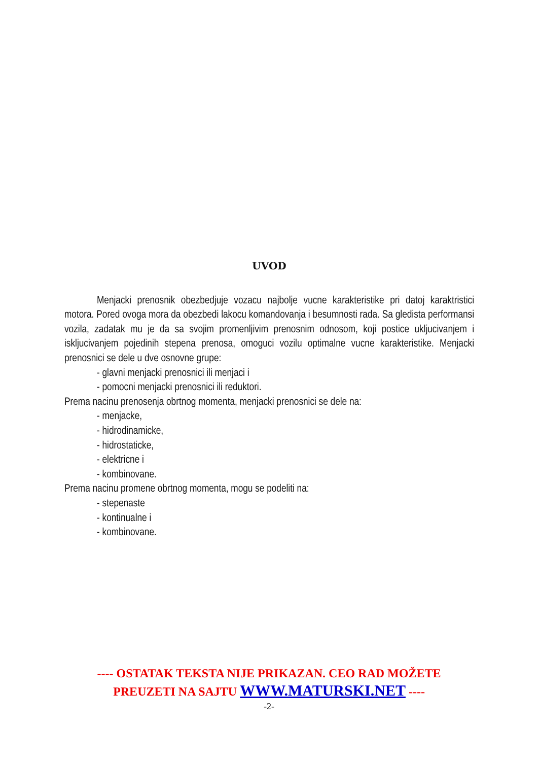UVOD
Menjacki prenosnik obezbedjuje vozacu najbolje vucne karakteristike pri datoj karaktristici motora. Pored ovoga mora da obezbedi lakocu komandovanja i besumnosti rada. Sa gledista performansi vozila, zadatak mu je da sa svojim promenljivim prenosnim odnosom, koji postice ukljucivanjem i iskljucivanjem pojedinih stepena prenosa, omoguci vozilu optimalne vucne karakteristike. Menjacki prenosnici se dele u dve osnovne grupe:
- glavni menjacki prenosnici ili menjaci i
- pomocni menjacki prenosnici ili reduktori.
Prema nacinu prenosenja obrtnog momenta, menjacki prenosnici se dele na:
- menjacke,
- hidrodinamicke,
- hidrostaticke,
- elektricne i
- kombinovane.
Prema nacinu promene obrtnog momenta, mogu se podeliti na:
- stepenaste
- kontinualne i
- kombinovane.
---- OSTATAK TEKSTA NIJE PRIKAZAN. CEO RAD MOŽETE
PREUZETI NA SAJTU WWW.MATURSKI.NET ----
-2-